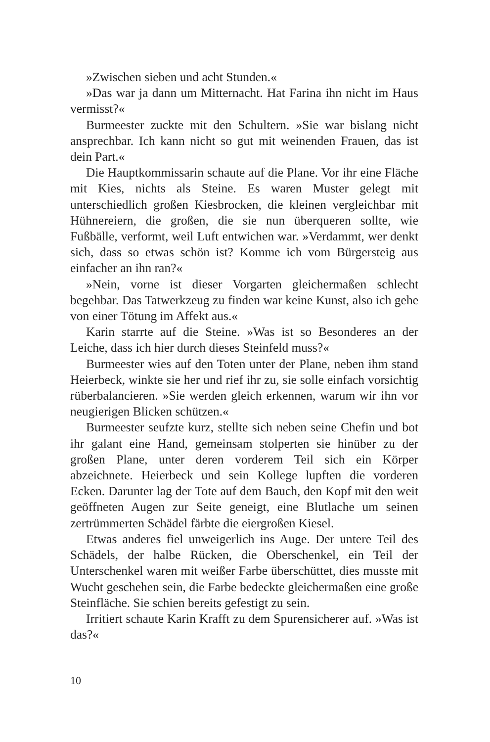»Zwischen sieben und acht Stunden.«
»Das war ja dann um Mitternacht. Hat Farina ihn nicht im Haus vermisst?«
Burmeester zuckte mit den Schultern. »Sie war bislang nicht ansprechbar. Ich kann nicht so gut mit weinenden Frauen, das ist dein Part.«
Die Hauptkommissarin schaute auf die Plane. Vor ihr eine Fläche mit Kies, nichts als Steine. Es waren Muster gelegt mit unterschiedlich großen Kiesbrocken, die kleinen vergleichbar mit Hühnereiern, die großen, die sie nun überqueren sollte, wie Fußbälle, verformt, weil Luft entwichen war. »Verdammt, wer denkt sich, dass so etwas schön ist? Komme ich vom Bürgersteig aus einfacher an ihn ran?«
»Nein, vorne ist dieser Vorgarten gleichermaßen schlecht begehbar. Das Tatwerkzeug zu finden war keine Kunst, also ich gehe von einer Tötung im Affekt aus.«
Karin starrte auf die Steine. »Was ist so Besonderes an der Leiche, dass ich hier durch dieses Steinfeld muss?«
Burmeester wies auf den Toten unter der Plane, neben ihm stand Heierbeck, winkte sie her und rief ihr zu, sie solle einfach vorsichtig rüberbalancieren. »Sie werden gleich erkennen, warum wir ihn vor neugierigen Blicken schützen.«
Burmeester seufzte kurz, stellte sich neben seine Chefin und bot ihr galant eine Hand, gemeinsam stolperten sie hinüber zu der großen Plane, unter deren vorderem Teil sich ein Körper abzeichnete. Heierbeck und sein Kollege lupften die vorderen Ecken. Darunter lag der Tote auf dem Bauch, den Kopf mit den weit geöffneten Augen zur Seite geneigt, eine Blutlache um seinen zertrümmerten Schädel färbte die eiergroßen Kiesel.
Etwas anderes fiel unweigerlich ins Auge. Der untere Teil des Schädels, der halbe Rücken, die Oberschenkel, ein Teil der Unterschenkel waren mit weißer Farbe überschüttet, dies musste mit Wucht geschehen sein, die Farbe bedeckte gleichermaßen eine große Steinfläche. Sie schien bereits gefestigt zu sein.
Irritiert schaute Karin Krafft zu dem Spurensicherer auf. »Was ist das?«
10